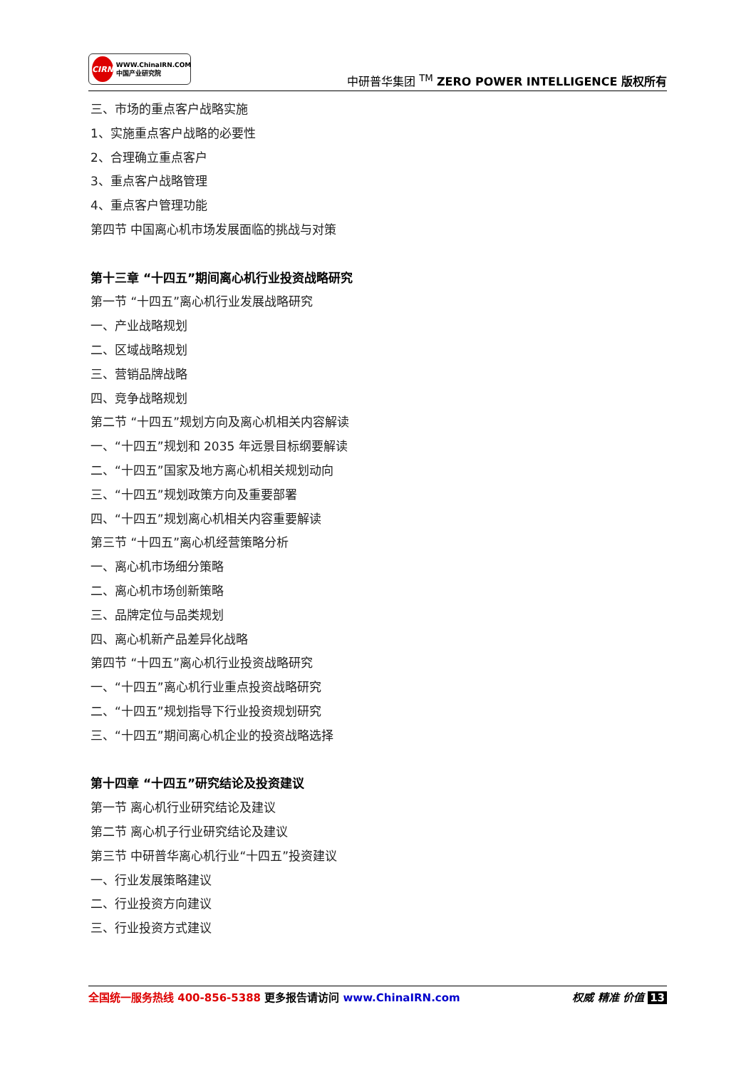CIRN
WWW.ChinaIRN.COM
中国产业研究院
中研普华集团 <sup>TM</sup> ZERO POWER INTELLIGENCE 版权所有
三、市场的重点客户战略实施
1、实施重点客户战略的必要性
2、合理确立重点客户
3、重点客户战略管理
4、重点客户管理功能
第四节 中国离心机市场发展面临的挑战与对策
第十三章 “十四五”期间离心机行业投资战略研究
第一节 “十四五”离心机行业发展战略研究
一、产业战略规划
二、区域战略规划
三、营销品牌战略
四、竞争战略规划
第二节 “十四五”规划方向及离心机相关内容解读
一、“十四五”规划和 2035 年远景目标纲要解读
二、“十四五”国家及地方离心机相关规划动向
三、“十四五”规划政策方向及重要部署
四、“十四五”规划离心机相关内容重要解读
第三节 “十四五”离心机经营策略分析
一、离心机市场细分策略
二、离心机市场创新策略
三、品牌定位与品类规划
四、离心机新产品差异化战略
第四节 “十四五”离心机行业投资战略研究
一、“十四五”离心机行业重点投资战略研究
二、“十四五”规划指导下行业投资规划研究
三、“十四五”期间离心机企业的投资战略选择
第十四章 “十四五”研究结论及投资建议
第一节 离心机行业研究结论及建议
第二节 离心机子行业研究结论及建议
第三节 中研普华离心机行业“十四五”投资建议
一、行业发展策略建议
二、行业投资方向建议
三、行业投资方式建议
全国统一服务热线 400-856-5388 更多报告请访问 www.ChinaIRN.com
权威 精准 价值 13